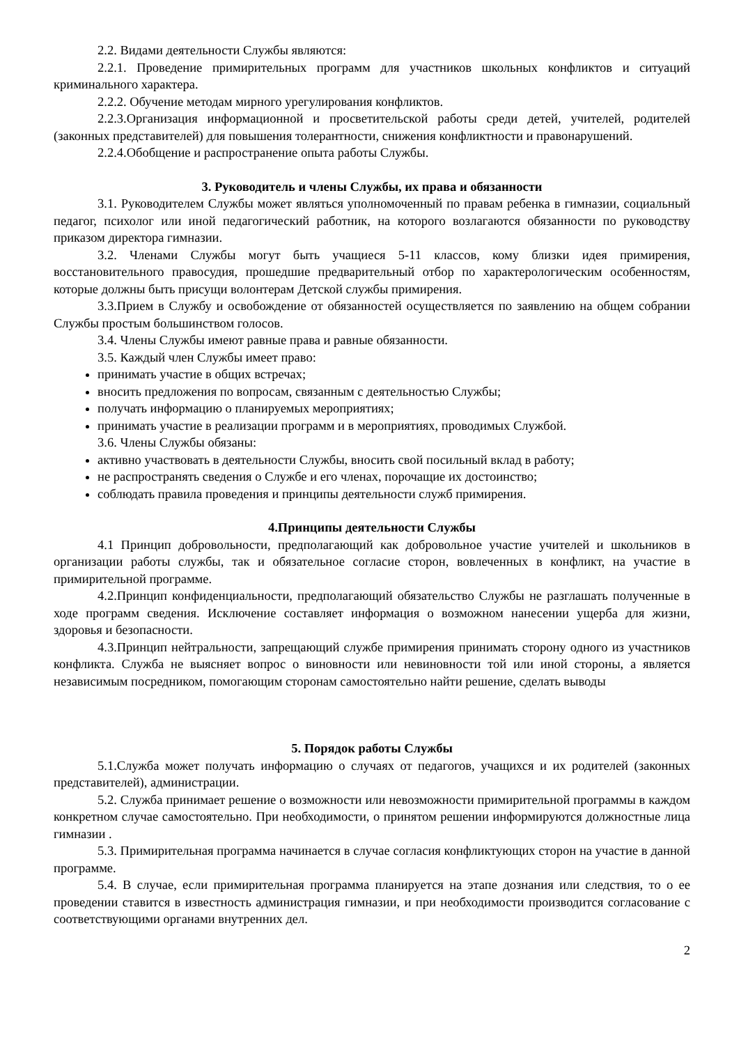2.2. Видами деятельности Службы являются:
2.2.1. Проведение примирительных программ для участников школьных конфликтов и ситуаций криминального характера.
2.2.2. Обучение методам мирного урегулирования конфликтов.
2.2.3.Организация информационной и просветительской работы среди детей, учителей, родителей (законных представителей) для повышения толерантности, снижения конфликтности и правонарушений.
2.2.4.Обобщение и распространение опыта работы Службы.
3. Руководитель и члены Службы, их права и обязанности
3.1. Руководителем Службы может являться уполномоченный по правам ребенка в гимназии, социальный педагог, психолог или иной педагогический работник, на которого возлагаются обязанности по руководству приказом директора гимназии.
3.2. Членами Службы могут быть учащиеся 5-11 классов, кому близки идея примирения, восстановительного правосудия, прошедшие предварительный отбор по характерологическим особенностям, которые должны быть присущи волонтерам Детской службы примирения.
3.3.Прием в Службу и освобождение от обязанностей осуществляется по заявлению на общем собрании Службы простым большинством голосов.
3.4. Члены Службы имеют равные права и равные обязанности.
3.5. Каждый член Службы имеет право:
принимать участие в общих встречах;
вносить предложения по вопросам, связанным с деятельностью Службы;
получать информацию о планируемых мероприятиях;
принимать участие в реализации программ и в мероприятиях, проводимых Службой.
3.6. Члены Службы обязаны:
активно участвовать в деятельности Службы, вносить свой посильный вклад в работу;
не распространять сведения о Службе и его членах, порочащие их достоинство;
соблюдать правила проведения и принципы деятельности служб примирения.
4.Принципы деятельности Службы
4.1 Принцип добровольности, предполагающий как добровольное участие учителей и школьников в организации работы службы, так и обязательное согласие сторон, вовлеченных в конфликт, на участие в примирительной программе.
4.2.Принцип конфиденциальности, предполагающий обязательство Службы не разглашать полученные в ходе программ сведения. Исключение составляет информация о возможном нанесении ущерба для жизни, здоровья и безопасности.
4.3.Принцип нейтральности, запрещающий службе примирения принимать сторону одного из участников конфликта. Служба не выясняет вопрос о виновности или невиновности той или иной стороны, а является независимым посредником, помогающим сторонам самостоятельно найти решение, сделать выводы
5. Порядок работы Службы
5.1.Служба может получать информацию о случаях от педагогов, учащихся и их родителей (законных представителей), администрации.
5.2. Служба принимает решение о возможности или невозможности примирительной программы в каждом конкретном случае самостоятельно. При необходимости, о принятом решении информируются должностные лица гимназии .
5.3. Примирительная программа начинается в случае согласия конфликтующих сторон на участие в данной программе.
5.4. В случае, если примирительная программа планируется на этапе дознания или следствия, то о ее проведении ставится в известность администрация гимназии, и при необходимости производится согласование с соответствующими органами внутренних дел.
2